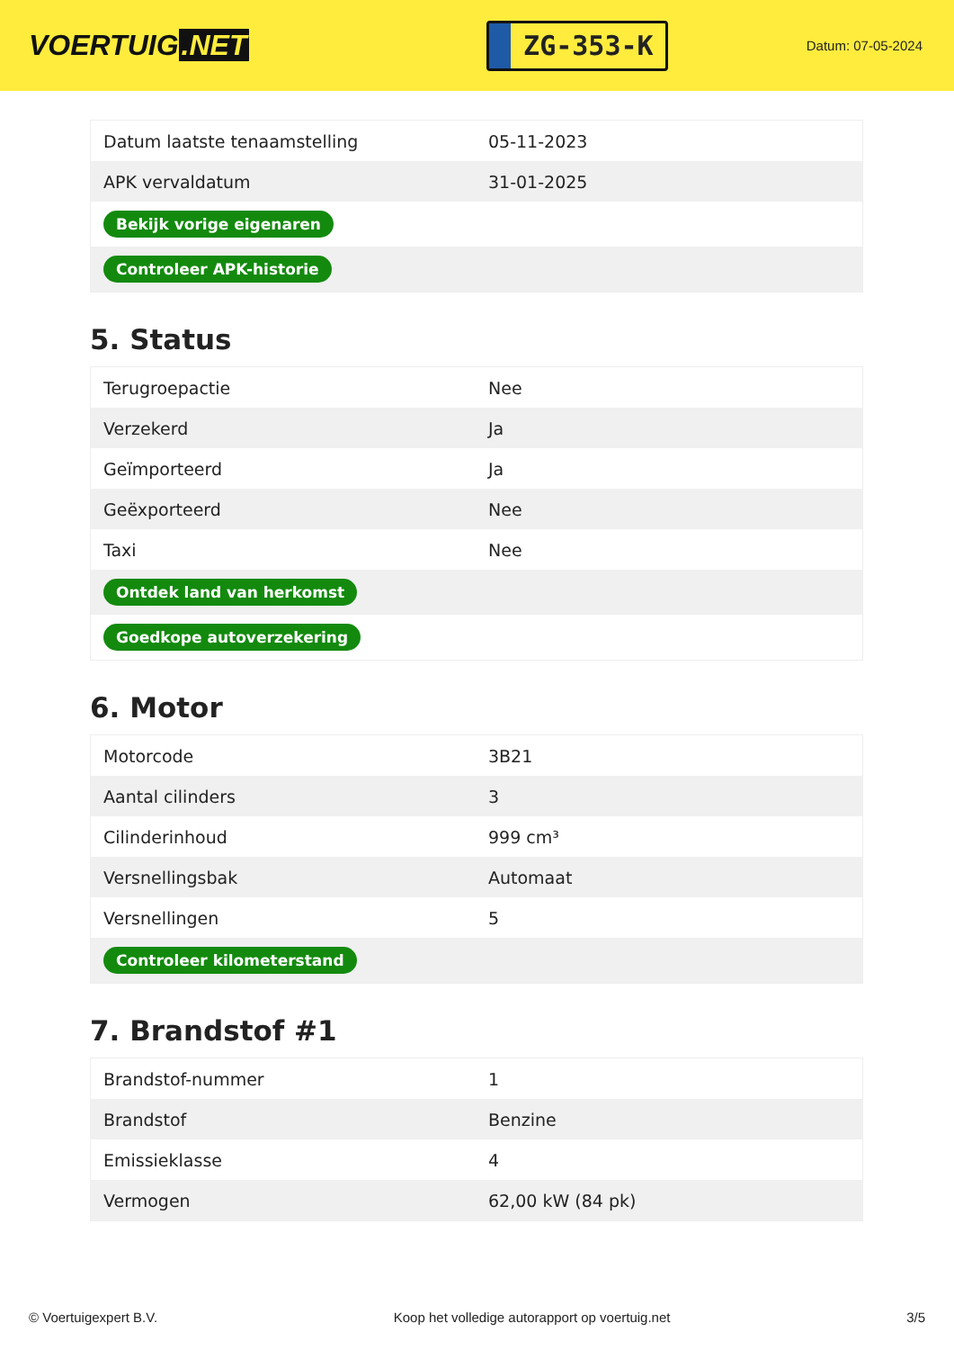VOERTUIG.NET
ZG-353-K
Datum: 07-05-2024
| Datum laatste tenaamstelling | 05-11-2023 |
| APK vervaldatum | 31-01-2025 |
| Bekijk vorige eigenaren | |
| Controleer APK-historie | |
5. Status
| Terugroepactie | Nee |
| Verzekerd | Ja |
| Geïmporteerd | Ja |
| Geëxporteerd | Nee |
| Taxi | Nee |
| Ontdek land van herkomst | |
| Goedkope autoverzekering | |
6. Motor
| Motorcode | 3B21 |
| Aantal cilinders | 3 |
| Cilinderinhoud | 999 cm³ |
| Versnellingsbak | Automaat |
| Versnellingen | 5 |
| Controleer kilometerstand | |
7. Brandstof #1
| Brandstof-nummer | 1 |
| Brandstof | Benzine |
| Emissieklasse | 4 |
| Vermogen | 62,00 kW (84 pk) |
© Voertuigexpert B.V. Koop het volledige autorapport op voertuig.net 3/5